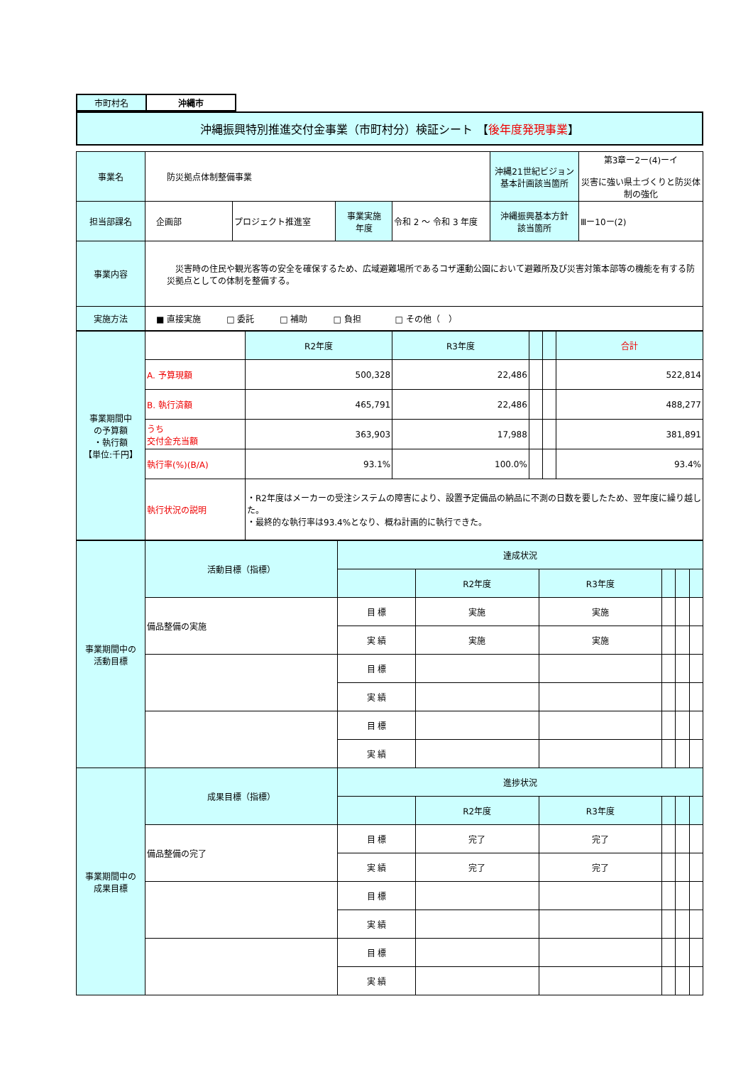| 市町村名 | 沖縄市 |
| 沖縄振興特別推進交付金事業（市町村分）検証シート 【 後年度発現事業 】 |
| 事業名 | 防災拠点体制整備事業 | | | | 沖縄21世紀ビジョン 基本計画該当箇所 | 第3章ー2ー(4)ーイ 災害に強い県土づくりと防災体制の強化 |
| 担当部課名 | 企画部 | プロジェクト推進室 | 事業実施 年度 | 令和 2 ～ 令和 3 年度 | 沖縄振興基本方針 該当箇所 | Ⅲー10ー(2) |
| 事業内容 | 災害時の住民や観光客等の安全を確保するため、広域避難場所であるコザ運動公園において避難所及び災害対策本部等の機能を有する防災拠点としての体制を整備する。 | | | | | |
| 実施方法 | ■ 直接実施 □ 委託 □ 補助 □ 負担 □ その他（ ） | | | | | |
| 事業期間中 の予算額 ・執行額 【単位:千円】 | | R2年度 | R3年度 | | | 合計 |
| | A. 予算現額 | 500,328 | 22,486 | | | 522,814 |
| | B. 執行済額 | 465,791 | 22,486 | | | 488,277 |
| | うち 交付金充当額 | 363,903 | 17,988 | | | 381,891 |
| | 執行率(%)(B/A) | 93.1% | 100.0% | | | 93.4% |
| | 執行状況の説明 | ・R2年度はメーカーの受注システムの障害により、設置予定備品の納品に不測の日数を要したため、翌年度に繰り越した。 ・最終的な執行率は93.4%となり、概ね計画的に執行できた。 | | | | |
| 事業期間中の 活動目標 | 活動目標（指標） | 達成状況 | | | | | |
| | | | R2年度 | R3年度 | | | |
| | 備品整備の実施 | 目 標 | 実施 | 実施 | | | |
| | | 実 績 | 実施 | 実施 | | | |
| | | 目 標 | | | | | |
| | | 実 績 | | | | | |
| | | 目 標 | | | | | |
| | | 実 績 | | | | | |
| 事業期間中の 成果目標 | 成果目標（指標） | 進捗状況 | | | | | |
| | | | R2年度 | R3年度 | | | |
| | 備品整備の完了 | 目 標 | 完了 | 完了 | | | |
| | | 実 績 | 完了 | 完了 | | | |
| | | 目 標 | | | | | |
| | | 実 績 | | | | | |
| | | 目 標 | | | | | |
| | | 実 績 | | | | | |